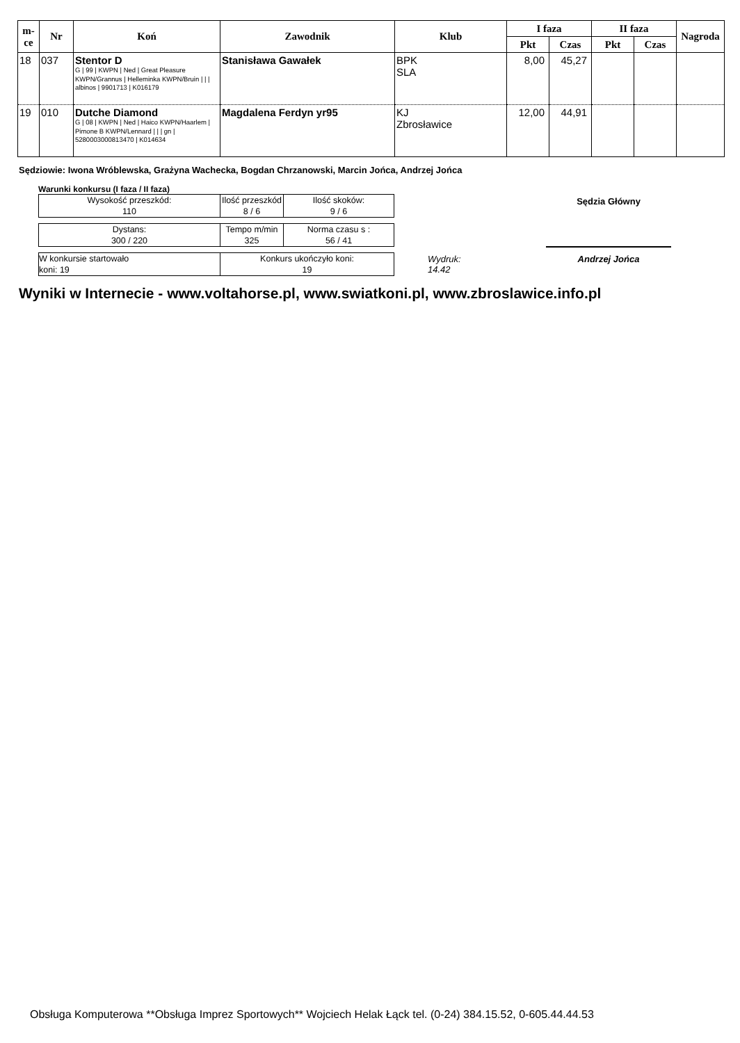| m-ce | Nr | Koń | Zawodnik | Klub | I faza | | II faza | | Nagroda |
| --- | --- | --- | --- | --- | --- | --- | --- | --- | --- |
| | | | | | Pkt | Czas | Pkt | Czas | |
| 18 | 037 | Stentor D G / 99 / KWPN / Ned / Great Pleasure KWPN/Grannus / Helleminka KWPN/Bruin / / / albinos / 9901713 / K016179 | Stanisława Gawałek | BPK SLA | 8,00 | 45,27 | | | |
| 19 | 010 | Dutche Diamond G / 08 / KWPN / Ned / Haico KWPN/Haarlem / Pimone B KWPN/Lennard / / / gn / 5280003000813470 / K014634 | Magdalena Ferdyn yr95 | KJ Zbrosławice | 12,00 | 44,91 | | | |
Sędziowie: Iwona Wróblewska, Grażyna Wachecka, Bogdan Chrzanowski, Marcin Jońca, Andrzej Jońca
Warunki konkursu (I faza / II faza)
| Wysokość przeszkód: 110 | Ilość przeszkód 8 / 6 | Ilość skoków: 9 / 6 |
| Dystans: 300 / 220 | Tempo m/min 325 | Norma czasu s : 56 / 41 |
| W konkursie startowało koni: 19 | Konkurs ukończyło koni: 19 |
Wydruk:
14.42
Sędzia Główny
Andrzej Jońca
Wyniki w Internecie - www.voltahorse.pl, www.swiatkoni.pl, www.zbroslawice.info.pl
Obsługa Komputerowa **Obsługa Imprez Sportowych** Wojciech Helak Łąck tel. (0-24) 384.15.52, 0-605.44.44.53